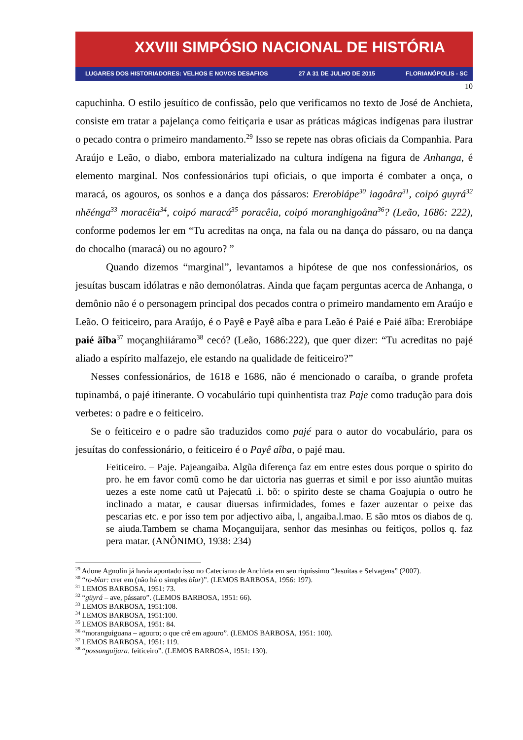XXVIII SIMPÓSIO NACIONAL DE HISTÓRIA
LUGARES DOS HISTORIADORES: VELHOS E NOVOS DESAFIOS 27 A 31 DE JULHO DE 2015 FLORIANÓPOLIS - SC
10
capuchinha. O estilo jesuítico de confissão, pelo que verificamos no texto de José de Anchieta, consiste em tratar a pajelança como feitiçaria e usar as práticas mágicas indígenas para ilustrar o pecado contra o primeiro mandamento.<sup>29</sup> Isso se repete nas obras oficiais da Companhia. Para Araújo e Leão, o diabo, embora materializado na cultura indígena na figura de Anhanga, é elemento marginal. Nos confessionários tupi oficiais, o que importa é combater a onça, o maracá, os agouros, os sonhos e a dança dos pássaros: Ererobiápe<sup>30</sup> iagoâra<sup>31</sup>, coipó guyrá<sup>32</sup> nhëénga<sup>33</sup> moracêia<sup>34</sup>, coipó maracá<sup>35</sup> poracêia, coipó moranghigoâna<sup>36</sup>? (Leão, 1686: 222), conforme podemos ler em “Tu acreditas na onça, na fala ou na dança do pássaro, ou na dança do chocalho (maracá) ou no agouro? ”
Quando dizemos “marginal”, levantamos a hipótese de que nos confessionários, os jesuítas buscam idólatras e não demonólatras. Ainda que façam perguntas acerca de Anhanga, o demônio não é o personagem principal dos pecados contra o primeiro mandamento em Araújo e Leão. O feiticeiro, para Araújo, é o Payê e Payê aîba e para Leão é Paié e Paié äîba: Ererobiápe paié äîba<sup>37</sup> moçanghiiáramo<sup>38</sup> cecó? (Leão, 1686:222), que quer dizer: “Tu acreditas no pajé aliado a espírito malfazejo, ele estando na qualidade de feiticeiro?”
Nesses confessionários, de 1618 e 1686, não é mencionado o caraíba, o grande profeta tupinambá, o pajé itinerante. O vocabulário tupi quinhentista traz Paje como tradução para dois verbetes: o padre e o feiticeiro.
Se o feiticeiro e o padre são traduzidos como pajé para o autor do vocabulário, para os jesuítas do confessionário, o feiticeiro é o Payê aîba, o pajé mau.
Feiticeiro. – Paje. Pajeangaiba. Algũa diferença faz em entre estes dous porque o spirito do pro. he em favor comũ como he dar uictoria nas guerras et simil e por isso aiuntão muitas uezes a este nome catû ut Pajecatû .i. bõ: o spirito deste se chama Goajupia o outro he inclinado a matar, e causar diuersas infirmidades, fomes e fazer auzentar o peixe das pescarias etc. e por isso tem por adjectivo aiba, l, angaiba.l.mao. E são mtos os diabos de q. se aiuda.Tambem se chama Moçanguijara, senhor das mesinhas ou feitiços, pollos q. faz pera matar. (ANÔNIMO, 1938: 234)
<sup>29</sup> Adone Agnolin já havia apontado isso no Catecismo de Anchieta em seu riquíssimo “Jesuítas e Selvagens” (2007).
<sup>30</sup> “ro-bîar: crer em (não há o simples bîar)”. (LEMOS BARBOSA, 1956: 197).
<sup>31</sup> LEMOS BARBOSA, 1951: 73.
<sup>32</sup> “güyrá – ave, pássaro”. (LEMOS BARBOSA, 1951: 66).
<sup>33</sup> LEMOS BARBOSA, 1951:108.
<sup>34</sup> LEMOS BARBOSA, 1951:100.
<sup>35</sup> LEMOS BARBOSA, 1951: 84.
<sup>36</sup> “moranguiguana – agouro; o que crê em agouro”. (LEMOS BARBOSA, 1951: 100).
<sup>37</sup> LEMOS BARBOSA, 1951: 119.
<sup>38</sup> “possanguijara. feiticeiro”. (LEMOS BARBOSA, 1951: 130).